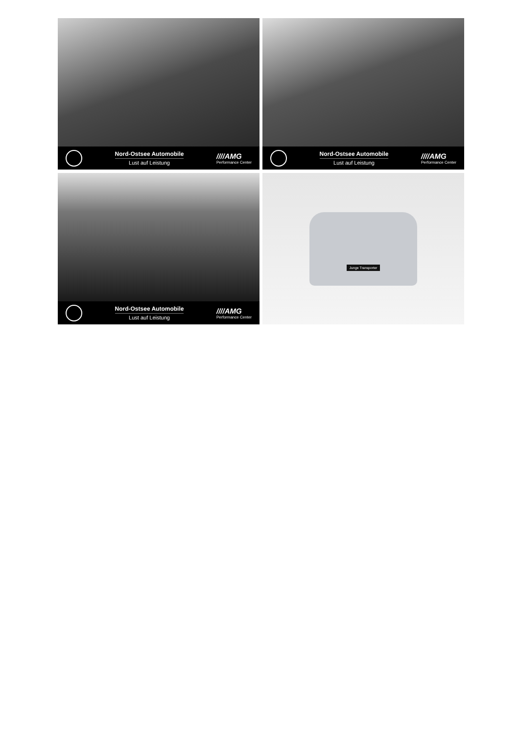Nord-Ostsee Automobile
Lust auf Leistung
////AMG
Performance Center
Nord-Ostsee Automobile
Lust auf Leistung
////AMG
Performance Center
Nord-Ostsee Automobile
Lust auf Leistung
////AMG
Performance Center
Junge Transporter